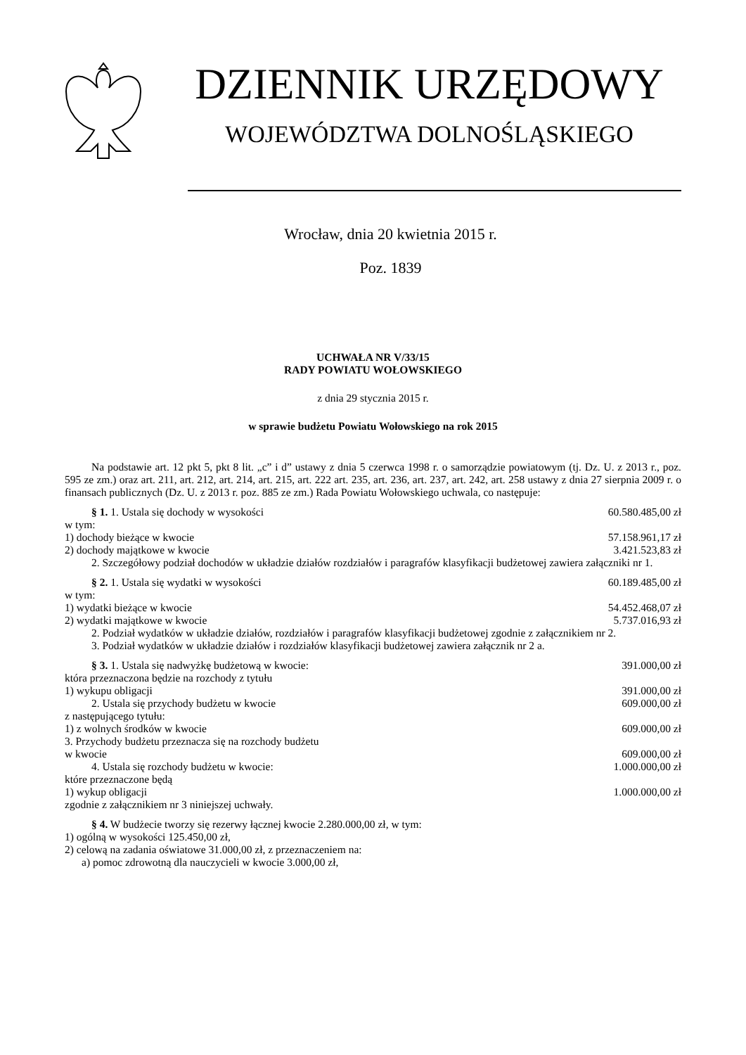DZIENNIK URZĘDOWY
WOJEWÓDZTWA DOLNOŚLĄSKIEGO
Wrocław, dnia 20 kwietnia 2015 r.
Poz. 1839
UCHWAŁA NR V/33/15
RADY POWIATU WOŁOWSKIEGO
z dnia 29 stycznia 2015 r.
w sprawie budżetu Powiatu Wołowskiego na rok 2015
Na podstawie art. 12 pkt 5, pkt 8 lit. „c” i d” ustawy z dnia 5 czerwca 1998 r. o samorządzie powiatowym (tj. Dz. U. z 2013 r., poz. 595 ze zm.) oraz art. 211, art. 212, art. 214, art. 215, art. 222 art. 235, art. 236, art. 237, art. 242, art. 258 ustawy z dnia 27 sierpnia 2009 r. o finansach publicznych (Dz. U. z 2013 r. poz. 885 ze zm.) Rada Powiatu Wołowskiego uchwala, co następuje:
§ 1. 1. Ustala się dochody w wysokości 60.580.485,00 zł
w tym:
1) dochody bieżące w kwocie 57.158.961,17 zł
2) dochody majątkowe w kwocie 3.421.523,83 zł
2. Szczegółowy podział dochodów w układzie działów rozdziałów i paragrafów klasyfikacji budżetowej zawiera załączniki nr 1.
§ 2. 1. Ustala się wydatki w wysokości 60.189.485,00 zł
w tym:
1) wydatki bieżące w kwocie 54.452.468,07 zł
2) wydatki majątkowe w kwocie 5.737.016,93 zł
2. Podział wydatków w układzie działów, rozdziałów i paragrafów klasyfikacji budżetowej zgodnie z załącznikiem nr 2.
3. Podział wydatków w układzie działów i rozdziałów klasyfikacji budżetowej zawiera załącznik nr 2 a.
§ 3. 1. Ustala się nadwyżkę budżetową w kwocie: 391.000,00 zł
która przeznaczona będzie na rozchody z tytułu
1) wykupu obligacji 391.000,00 zł
2. Ustala się przychody budżetu w kwocie 609.000,00 zł
z następującego tytułu:
1) z wolnych środków w kwocie 609.000,00 zł
3. Przychody budżetu przeznacza się na rozchody budżetu
w kwocie 609.000,00 zł
4. Ustala się rozchody budżetu w kwocie: 1.000.000,00 zł
które przeznaczone będą
1) wykup obligacji 1.000.000,00 zł
zgodnie z załącznikiem nr 3 niniejszej uchwały.
§ 4. W budżecie tworzy się rezerwy łącznej kwocie 2.280.000,00 zł, w tym:
1) ogólną w wysokości 125.450,00 zł,
2) celową na zadania oświatowe 31.000,00 zł, z przeznaczeniem na:
a) pomoc zdrowotną dla nauczycieli w kwocie 3.000,00 zł,